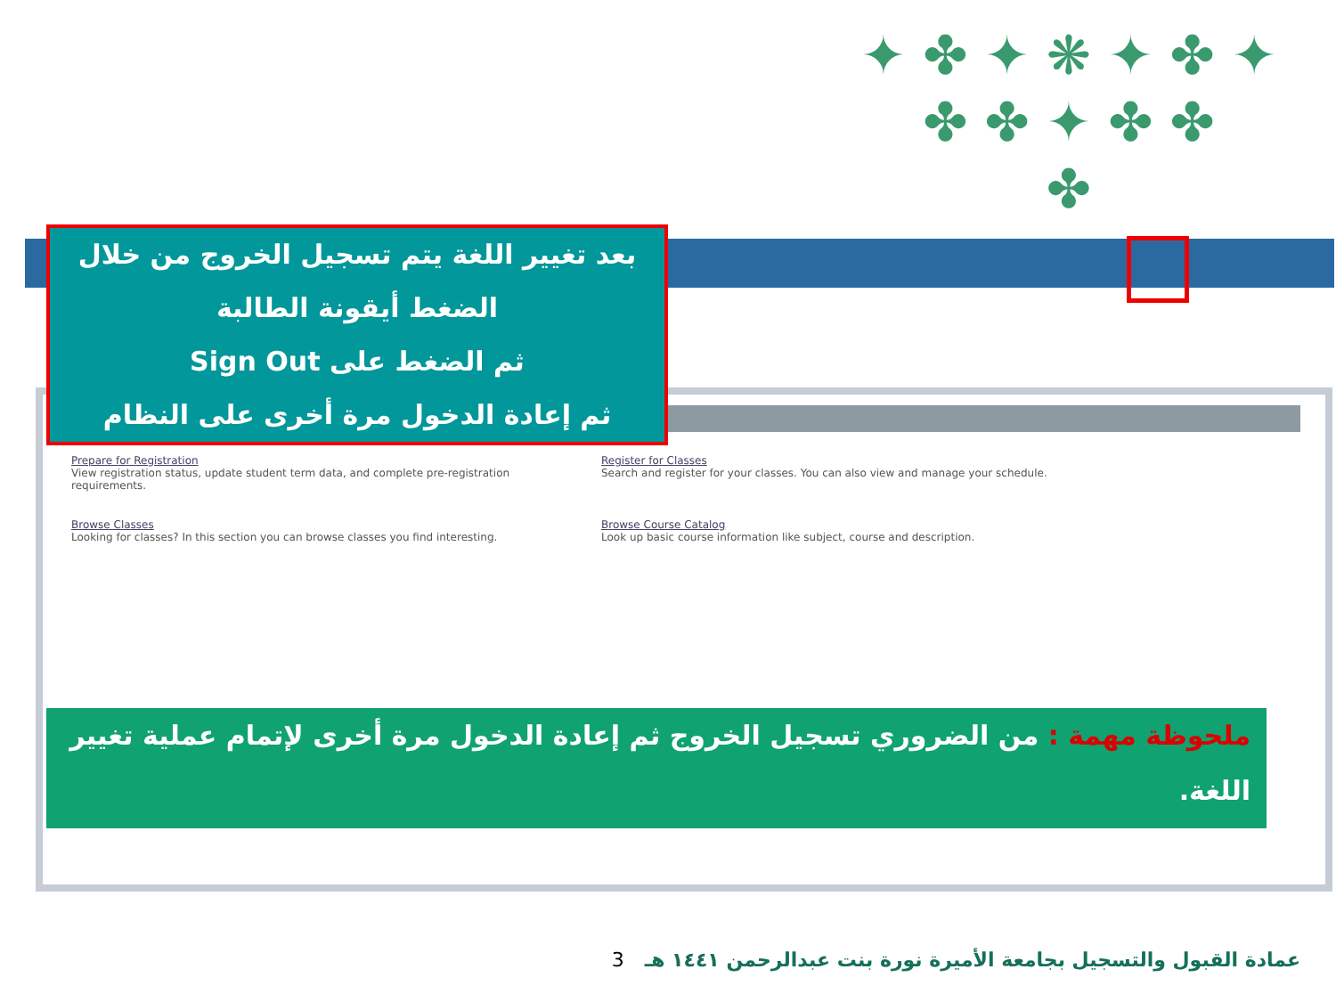✦ ✤ ✦ ❋ ✦ ✤ ✦
✤ ✤ ✦ ✤ ✤
✤
بعد تغيير اللغة يتم تسجيل الخروج من خلال
الضغط أيقونة الطالبة
ثم الضغط على Sign Out
ثم إعادة الدخول مرة أخرى على النظام
Prepare for Registration
View registration status, update student term data, and complete pre-registration requirements.
Register for Classes
Search and register for your classes. You can also view and manage your schedule.
Browse Classes
Looking for classes? In this section you can browse classes you find interesting.
Browse Course Catalog
Look up basic course information like subject, course and description.
ملحوظة مهمة : من الضروري تسجيل الخروج ثم إعادة الدخول مرة أخرى لإتمام عملية تغيير اللغة.
عمادة القبول والتسجيل بجامعة الأميرة نورة بنت عبدالرحمن ١٤٤١ هـ 3